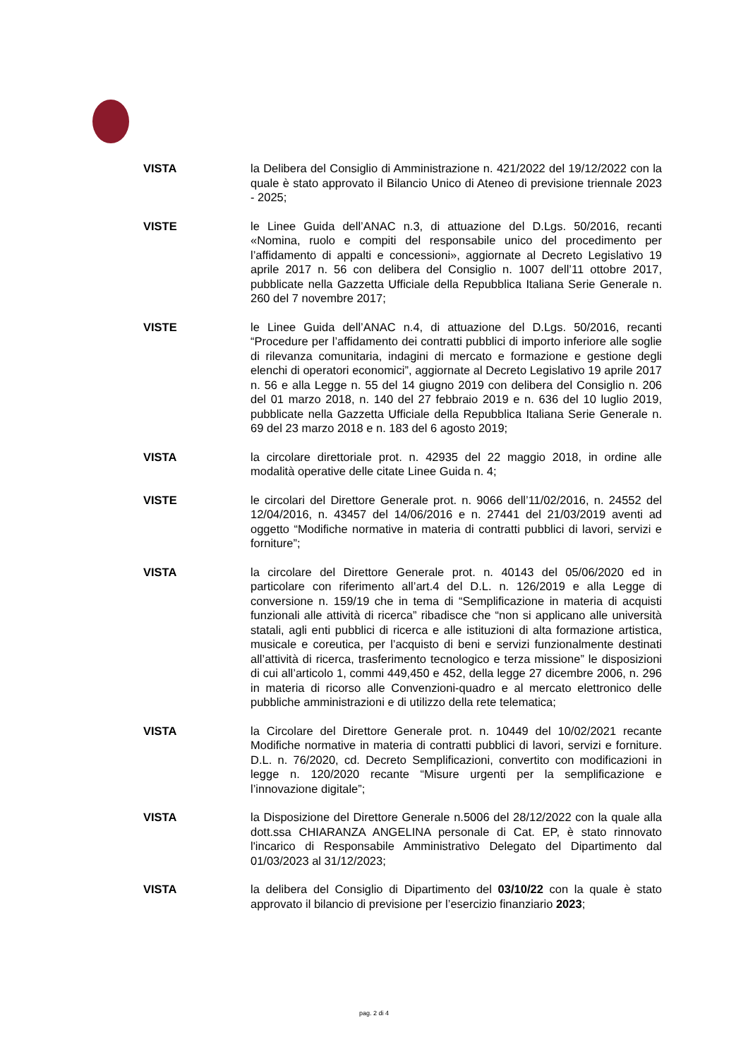VISTA la Delibera del Consiglio di Amministrazione n. 421/2022 del 19/12/2022 con la quale è stato approvato il Bilancio Unico di Ateneo di previsione triennale 2023 - 2025;
VISTE le Linee Guida dell’ANAC n.3, di attuazione del D.Lgs. 50/2016, recanti «Nomina, ruolo e compiti del responsabile unico del procedimento per l’affidamento di appalti e concessioni», aggiornate al Decreto Legislativo 19 aprile 2017 n. 56 con delibera del Consiglio n. 1007 dell’11 ottobre 2017, pubblicate nella Gazzetta Ufficiale della Repubblica Italiana Serie Generale n. 260 del 7 novembre 2017;
VISTE le Linee Guida dell’ANAC n.4, di attuazione del D.Lgs. 50/2016, recanti “Procedure per l’affidamento dei contratti pubblici di importo inferiore alle soglie di rilevanza comunitaria, indagini di mercato e formazione e gestione degli elenchi di operatori economici”, aggiornate al Decreto Legislativo 19 aprile 2017 n. 56 e alla Legge n. 55 del 14 giugno 2019 con delibera del Consiglio n. 206 del 01 marzo 2018, n. 140 del 27 febbraio 2019 e n. 636 del 10 luglio 2019, pubblicate nella Gazzetta Ufficiale della Repubblica Italiana Serie Generale n. 69 del 23 marzo 2018 e n. 183 del 6 agosto 2019;
VISTA la circolare direttoriale prot. n. 42935 del 22 maggio 2018, in ordine alle modalità operative delle citate Linee Guida n. 4;
VISTE le circolari del Direttore Generale prot. n. 9066 dell’11/02/2016, n. 24552 del 12/04/2016, n. 43457 del 14/06/2016 e n. 27441 del 21/03/2019 aventi ad oggetto “Modifiche normative in materia di contratti pubblici di lavori, servizi e forniture”;
VISTA la circolare del Direttore Generale prot. n. 40143 del 05/06/2020 ed in particolare con riferimento all’art.4 del D.L. n. 126/2019 e alla Legge di conversione n. 159/19 che in tema di “Semplificazione in materia di acquisti funzionali alle attività di ricerca” ribadisce che “non si applicano alle università statali, agli enti pubblici di ricerca e alle istituzioni di alta formazione artistica, musicale e coreutica, per l’acquisto di beni e servizi funzionalmente destinati all’attività di ricerca, trasferimento tecnologico e terza missione” le disposizioni di cui all’articolo 1, commi 449,450 e 452, della legge 27 dicembre 2006, n. 296 in materia di ricorso alle Convenzioni-quadro e al mercato elettronico delle pubbliche amministrazioni e di utilizzo della rete telematica;
VISTA la Circolare del Direttore Generale prot. n. 10449 del 10/02/2021 recante Modifiche normative in materia di contratti pubblici di lavori, servizi e forniture. D.L. n. 76/2020, cd. Decreto Semplificazioni, convertito con modificazioni in legge n. 120/2020 recante “Misure urgenti per la semplificazione e l’innovazione digitale”;
VISTA la Disposizione del Direttore Generale n.5006 del 28/12/2022 con la quale alla dott.ssa CHIARANZA ANGELINA personale di Cat. EP, è stato rinnovato l'incarico di Responsabile Amministrativo Delegato del Dipartimento dal 01/03/2023 al 31/12/2023;
VISTA la delibera del Consiglio di Dipartimento del 03/10/22 con la quale è stato approvato il bilancio di previsione per l’esercizio finanziario 2023;
pag. 2 di 4